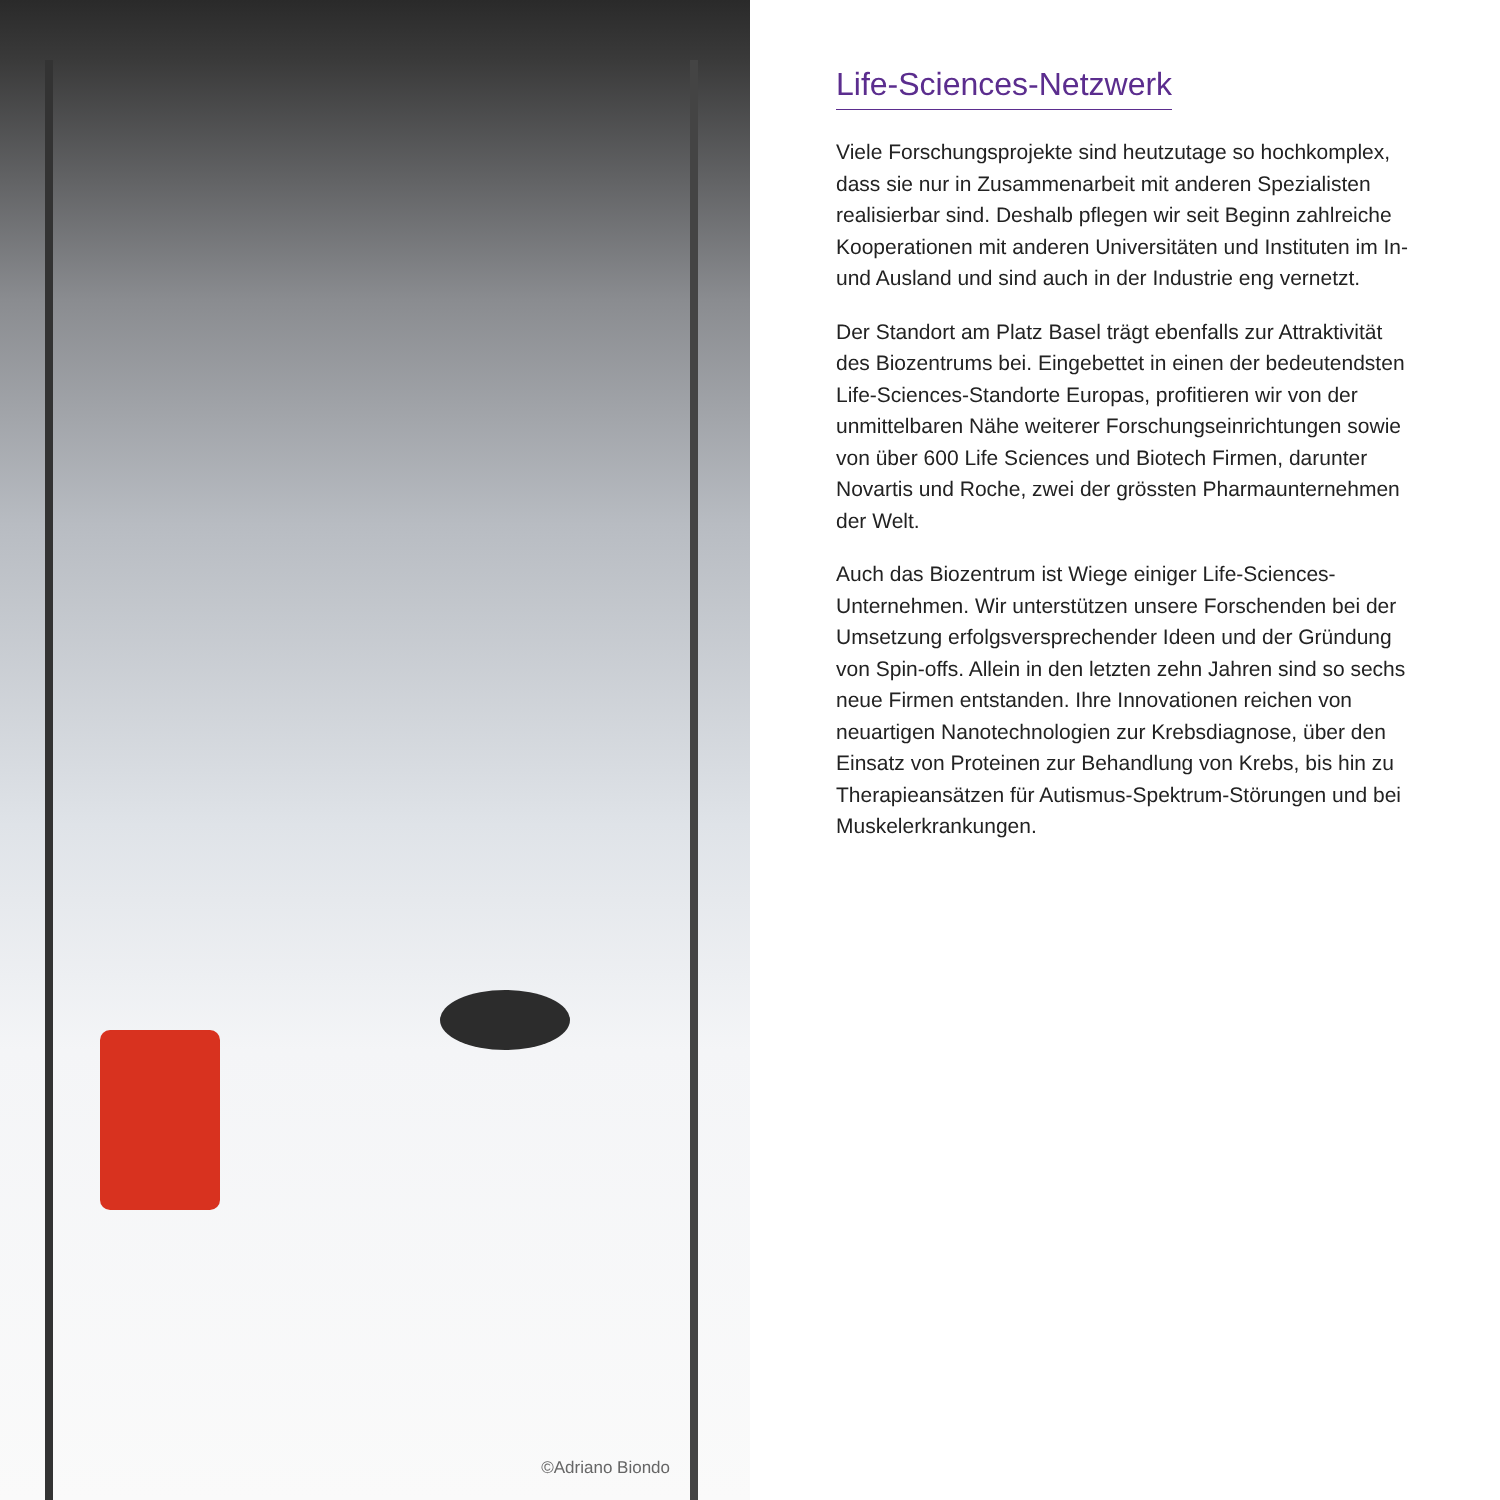©Adriano Biondo
Life-Sciences-Netzwerk
Viele Forschungsprojekte sind heutzutage so hoch­komplex, dass sie nur in Zusammenarbeit mit anderen Spezialisten realisierbar sind. Deshalb pflegen wir seit Beginn zahlreiche Kooperationen mit anderen Uni­versitäten und Instituten im In- und Ausland und sind auch in der Industrie eng vernetzt.
Der Standort am Platz Basel trägt ebenfalls zur Attrak­tivität des Biozentrums bei. Eingebettet in einen der bedeutendsten Life-Sciences-Standorte Europas, pro­fitieren wir von der unmittelbaren Nähe weiterer For­schungseinrichtungen sowie von über 600 Life Sciences und Biotech Firmen, darunter Novartis und Roche, zwei der grössten Pharmaunternehmen der Welt.
Auch das Biozentrum ist Wiege einiger Life-Sciences-Unternehmen. Wir unterstützen unsere Forschenden bei der Umsetzung erfolgsversprechender Ideen und der Gründung von Spin-offs. Allein in den letzten zehn Jahren sind so sechs neue Firmen entstanden. Ihre Innovationen reichen von neuartigen Nanotechnologien zur Krebsdiagnose, über den Einsatz von Proteinen zur Behandlung von Krebs, bis hin zu Therapieansätzen für Autismus-Spektrum-Störungen und bei Muskel­erkrankungen.